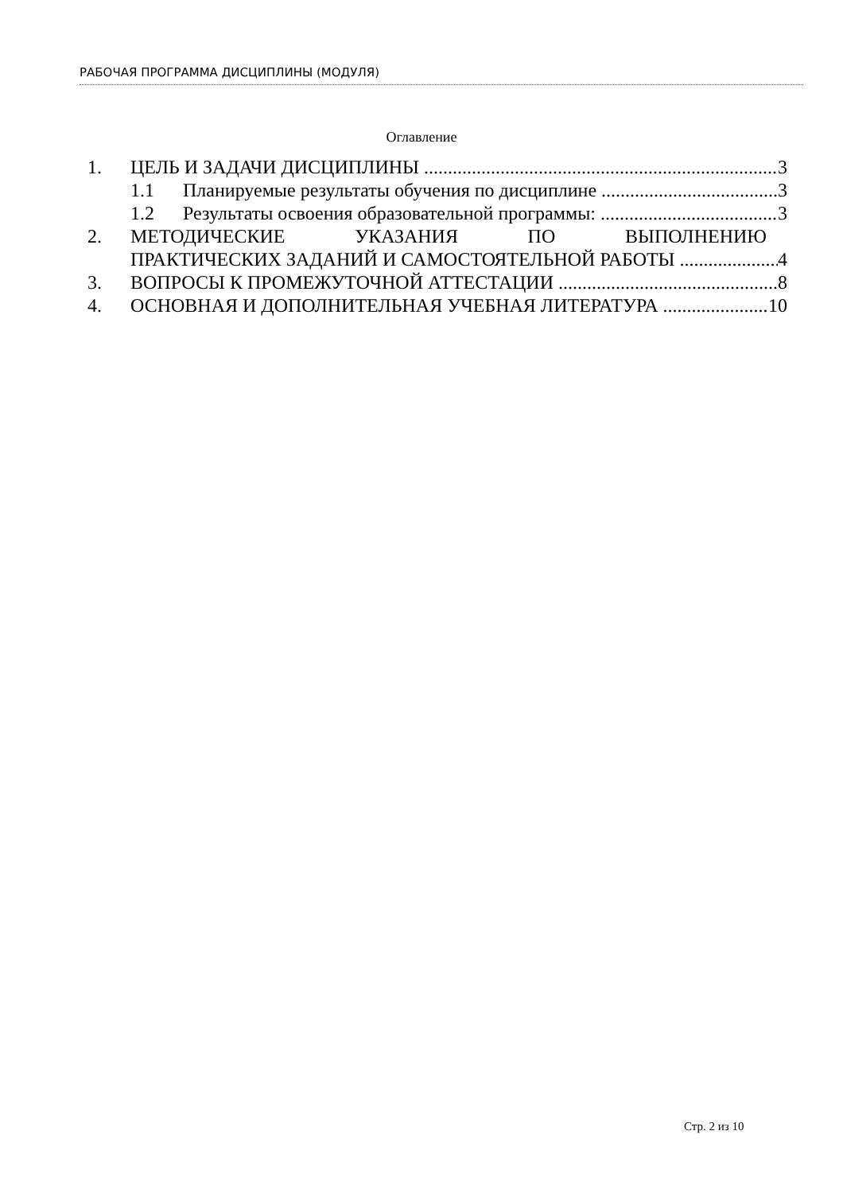РАБОЧАЯ ПРОГРАММА ДИСЦИПЛИНЫ (МОДУЛЯ)
Оглавление
1. ЦЕЛЬ И ЗАДАЧИ ДИСЦИПЛИНЫ 3
1.1 Планируемые результаты обучения по дисциплине 3
1.2 Результаты освоения образовательной программы: 3
2. МЕТОДИЧЕСКИЕ УКАЗАНИЯ ПО ВЫПОЛНЕНИЮ
ПРАКТИЧЕСКИХ ЗАДАНИЙ И САМОСТОЯТЕЛЬНОЙ РАБОТЫ 4
3. ВОПРОСЫ К ПРОМЕЖУТОЧНОЙ АТТЕСТАЦИИ 8
4. ОСНОВНАЯ И ДОПОЛНИТЕЛЬНАЯ УЧЕБНАЯ ЛИТЕРАТУРА 10
Стр. 2 из 10